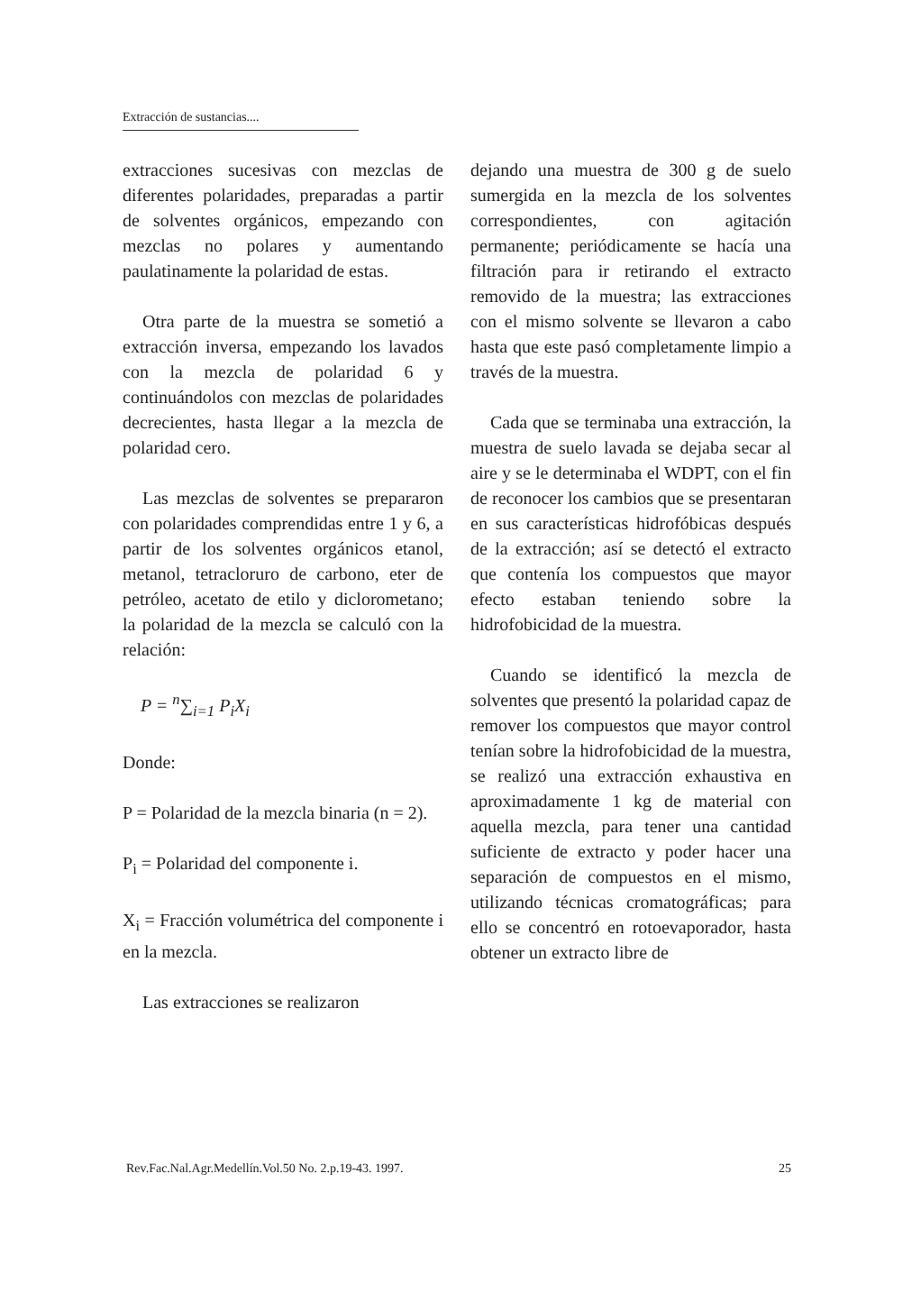Extracción de sustancias....
extracciones sucesivas con mezclas de diferentes polaridades, preparadas a partir de solventes orgánicos, empezando con mezclas no polares y aumentando paulatinamente la polaridad de estas.
Otra parte de la muestra se sometió a extracción inversa, empezando los lavados con la mezcla de polaridad 6 y continuándolos con mezclas de polaridades decrecientes, hasta llegar a la mezcla de polaridad cero.
Las mezclas de solventes se prepararon con polaridades comprendidas entre 1 y 6, a partir de los solventes orgánicos etanol, metanol, tetracloruro de carbono, eter de petróleo, acetato de etilo y diclorometano; la polaridad de la mezcla se calculó con la relación:
P = <sup>n</sup>∑<sub>i=1</sub> P<sub>i</sub>X<sub>i</sub>
Donde:
P = Polaridad de la mezcla binaria (n = 2).
P<sub>i</sub> = Polaridad del componente i.
X<sub>i</sub> = Fracción volumétrica del componente i en la mezcla.
Las extracciones se realizaron
dejando una muestra de 300 g de suelo sumergida en la mezcla de los solventes correspondientes, con agitación permanente; periódicamente se hacía una filtración para ir retirando el extracto removido de la muestra; las extracciones con el mismo solvente se llevaron a cabo hasta que este pasó completamente limpio a través de la muestra.
Cada que se terminaba una extracción, la muestra de suelo lavada se dejaba secar al aire y se le determinaba el WDPT, con el fin de reconocer los cambios que se presentaran en sus características hidrofóbicas después de la extracción; así se detectó el extracto que contenía los compuestos que mayor efecto estaban teniendo sobre la hidrofobicidad de la muestra.
Cuando se identificó la mezcla de solventes que presentó la polaridad capaz de remover los compuestos que mayor control tenían sobre la hidrofobicidad de la muestra, se realizó una extracción exhaustiva en aproximadamente 1 kg de material con aquella mezcla, para tener una cantidad suficiente de extracto y poder hacer una separación de compuestos en el mismo, utilizando técnicas cromatográficas; para ello se concentró en rotoevaporador, hasta obtener un extracto libre de
Rev.Fac.Nal.Agr.Medellín.Vol.50 No. 2.p.19-43. 1997. 25